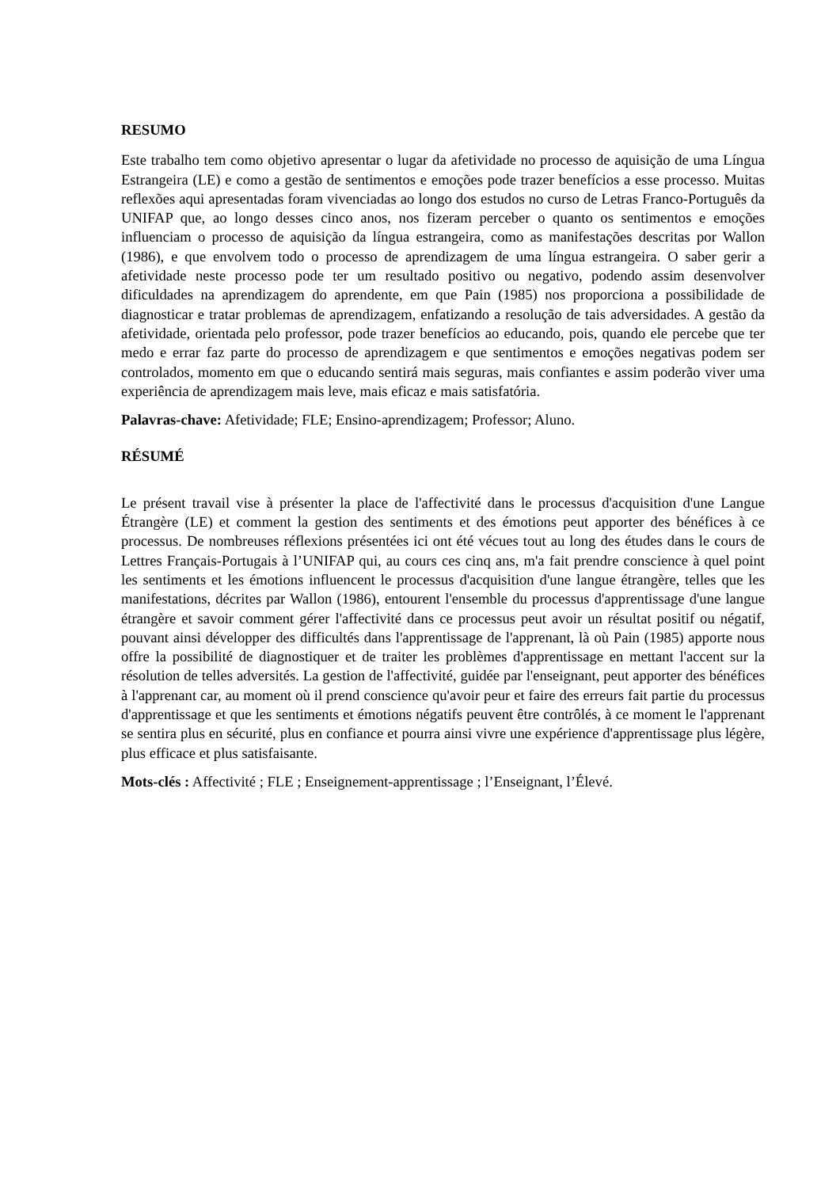RESUMO
Este trabalho tem como objetivo apresentar o lugar da afetividade no processo de aquisição de uma Língua Estrangeira (LE) e como a gestão de sentimentos e emoções pode trazer benefícios a esse processo. Muitas reflexões aqui apresentadas foram vivenciadas ao longo dos estudos no curso de Letras Franco-Português da UNIFAP que, ao longo desses cinco anos, nos fizeram perceber o quanto os sentimentos e emoções influenciam o processo de aquisição da língua estrangeira, como as manifestações descritas por Wallon (1986), e que envolvem todo o processo de aprendizagem de uma língua estrangeira. O saber gerir a afetividade neste processo pode ter um resultado positivo ou negativo, podendo assim desenvolver dificuldades na aprendizagem do aprendente, em que Pain (1985) nos proporciona a possibilidade de diagnosticar e tratar problemas de aprendizagem, enfatizando a resolução de tais adversidades. A gestão da afetividade, orientada pelo professor, pode trazer benefícios ao educando, pois, quando ele percebe que ter medo e errar faz parte do processo de aprendizagem e que sentimentos e emoções negativas podem ser controlados, momento em que o educando sentirá mais seguras, mais confiantes e assim poderão viver uma experiência de aprendizagem mais leve, mais eficaz e mais satisfatória.
Palavras-chave: Afetividade; FLE; Ensino-aprendizagem; Professor; Aluno.
RÉSUMÉ
Le présent travail vise à présenter la place de l'affectivité dans le processus d'acquisition d'une Langue Étrangère (LE) et comment la gestion des sentiments et des émotions peut apporter des bénéfices à ce processus. De nombreuses réflexions présentées ici ont été vécues tout au long des études dans le cours de Lettres Français-Portugais à l’UNIFAP qui, au cours ces cinq ans, m'a fait prendre conscience à quel point les sentiments et les émotions influencent le processus d'acquisition d'une langue étrangère, telles que les manifestations, décrites par Wallon (1986), entourent l'ensemble du processus d'apprentissage d'une langue étrangère et savoir comment gérer l'affectivité dans ce processus peut avoir un résultat positif ou négatif, pouvant ainsi développer des difficultés dans l'apprentissage de l'apprenant, là où Pain (1985) apporte nous offre la possibilité de diagnostiquer et de traiter les problèmes d'apprentissage en mettant l'accent sur la résolution de telles adversités. La gestion de l'affectivité, guidée par l'enseignant, peut apporter des bénéfices à l'apprenant car, au moment où il prend conscience qu'avoir peur et faire des erreurs fait partie du processus d'apprentissage et que les sentiments et émotions négatifs peuvent être contrôlés, à ce moment le l'apprenant se sentira plus en sécurité, plus en confiance et pourra ainsi vivre une expérience d'apprentissage plus légère, plus efficace et plus satisfaisante.
Mots-clés : Affectivité ; FLE ; Enseignement-apprentissage ; l’Enseignant, l’Élevé.